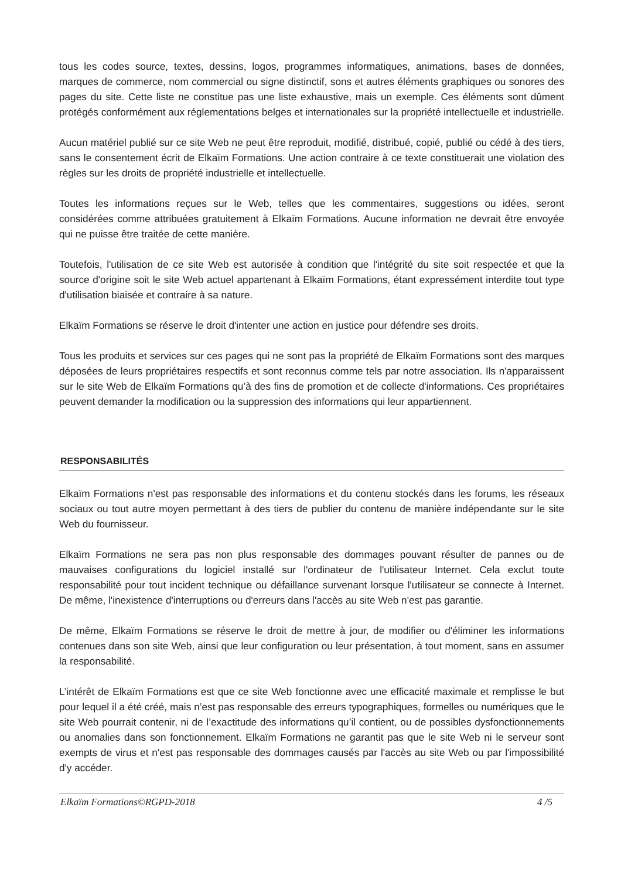tous les codes source, textes, dessins, logos, programmes informatiques, animations, bases de données, marques de commerce, nom commercial ou signe distinctif, sons et autres éléments graphiques ou sonores des pages du site. Cette liste ne constitue pas une liste exhaustive, mais un exemple. Ces éléments sont dûment protégés conformément aux réglementations belges et internationales sur la propriété intellectuelle et industrielle.
Aucun matériel publié sur ce site Web ne peut être reproduit, modifié, distribué, copié, publié ou cédé à des tiers, sans le consentement écrit de Elkaïm Formations. Une action contraire à ce texte constituerait une violation des règles sur les droits de propriété industrielle et intellectuelle.
Toutes les informations reçues sur le Web, telles que les commentaires, suggestions ou idées, seront considérées comme attribuées gratuitement à Elkaïm Formations. Aucune information ne devrait être envoyée qui ne puisse être traitée de cette manière.
Toutefois, l'utilisation de ce site Web est autorisée à condition que l'intégrité du site soit respectée et que la source d'origine soit le site Web actuel appartenant à Elkaïm Formations, étant expressément interdite tout type d'utilisation biaisée et contraire à sa nature.
Elkaïm Formations se réserve le droit d'intenter une action en justice pour défendre ses droits.
Tous les produits et services sur ces pages qui ne sont pas la propriété de Elkaïm Formations sont des marques déposées de leurs propriétaires respectifs et sont reconnus comme tels par notre association. Ils n'apparaissent sur le site Web de Elkaïm Formations qu’à des fins de promotion et de collecte d'informations. Ces propriétaires peuvent demander la modification ou la suppression des informations qui leur appartiennent.
RESPONSABILITÉS
Elkaïm Formations n'est pas responsable des informations et du contenu stockés dans les forums, les réseaux sociaux ou tout autre moyen permettant à des tiers de publier du contenu de manière indépendante sur le site Web du fournisseur.
Elkaïm Formations ne sera pas non plus responsable des dommages pouvant résulter de pannes ou de mauvaises configurations du logiciel installé sur l'ordinateur de l'utilisateur Internet. Cela exclut toute responsabilité pour tout incident technique ou défaillance survenant lorsque l'utilisateur se connecte à Internet. De même, l'inexistence d'interruptions ou d'erreurs dans l'accès au site Web n'est pas garantie.
De même, Elkaïm Formations se réserve le droit de mettre à jour, de modifier ou d'éliminer les informations contenues dans son site Web, ainsi que leur configuration ou leur présentation, à tout moment, sans en assumer la responsabilité.
L’intérêt de Elkaïm Formations est que ce site Web fonctionne avec une efficacité maximale et remplisse le but pour lequel il a été créé, mais n’est pas responsable des erreurs typographiques, formelles ou numériques que le site Web pourrait contenir, ni de l’exactitude des informations qu’il contient, ou de possibles dysfonctionnements ou anomalies dans son fonctionnement. Elkaïm Formations ne garantit pas que le site Web ni le serveur sont exempts de virus et n'est pas responsable des dommages causés par l'accès au site Web ou par l'impossibilité d'y accéder.
Elkaïm Formations©RGPD-2018 4 /5